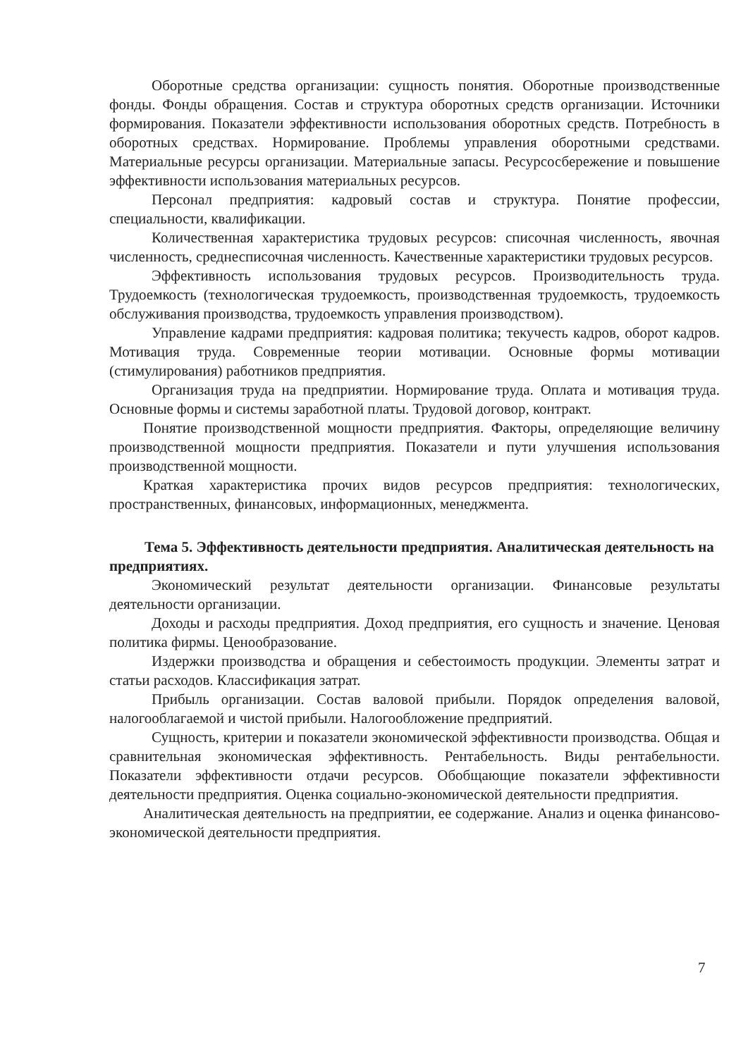Оборотные средства организации: сущность понятия. Оборотные производственные фонды. Фонды обращения. Состав и структура оборотных средств организации. Источники формирования. Показатели эффективности использования оборотных средств. Потребность в оборотных средствах. Нормирование. Проблемы управления оборотными средствами. Материальные ресурсы организации. Материальные запасы. Ресурсосбережение и повышение эффективности использования материальных ресурсов.
Персонал предприятия: кадровый состав и структура. Понятие профессии, специальности, квалификации.
Количественная характеристика трудовых ресурсов: списочная численность, явочная численность, среднесписочная численность. Качественные характеристики трудовых ресурсов.
Эффективность использования трудовых ресурсов. Производительность труда. Трудоемкость (технологическая трудоемкость, производственная трудоемкость, трудоемкость обслуживания производства, трудоемкость управления производством).
Управление кадрами предприятия: кадровая политика; текучесть кадров, оборот кадров. Мотивация труда. Современные теории мотивации. Основные формы мотивации (стимулирования) работников предприятия.
Организация труда на предприятии. Нормирование труда. Оплата и мотивация труда. Основные формы и системы заработной платы. Трудовой договор, контракт.
Понятие производственной мощности предприятия. Факторы, определяющие величину производственной мощности предприятия. Показатели и пути улучшения использования производственной мощности.
Краткая характеристика прочих видов ресурсов предприятия: технологических, пространственных, финансовых, информационных, менеджмента.
Тема 5. Эффективность деятельности предприятия. Аналитическая деятельность на предприятиях.
Экономический результат деятельности организации. Финансовые результаты деятельности организации.
Доходы и расходы предприятия. Доход предприятия, его сущность и значение. Ценовая политика фирмы. Ценообразование.
Издержки производства и обращения и себестоимость продукции. Элементы затрат и статьи расходов. Классификация затрат.
Прибыль организации. Состав валовой прибыли. Порядок определения валовой, налогооблагаемой и чистой прибыли. Налогообложение предприятий.
Сущность, критерии и показатели экономической эффективности производства. Общая и сравнительная экономическая эффективность. Рентабельность. Виды рентабельности. Показатели эффективности отдачи ресурсов. Обобщающие показатели эффективности деятельности предприятия. Оценка социально-экономической деятельности предприятия.
Аналитическая деятельность на предприятии, ее содержание. Анализ и оценка финансово-экономической деятельности предприятия.
7